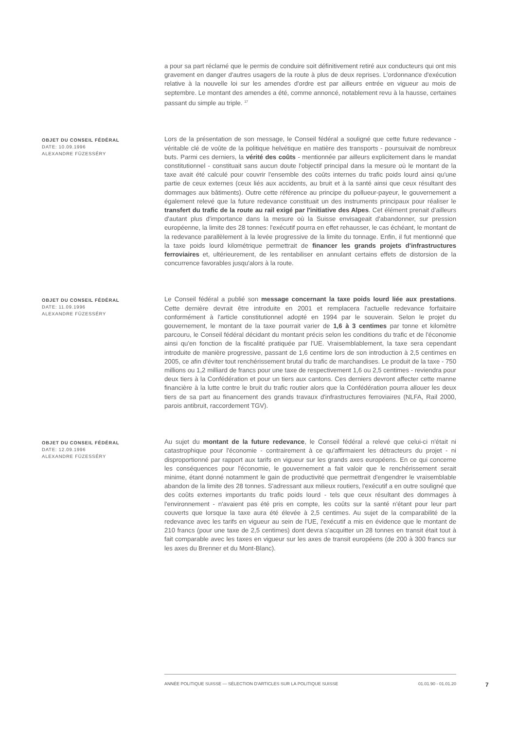a pour sa part réclamé que le permis de conduire soit définitivement retiré aux conducteurs qui ont mis gravement en danger d'autres usagers de la route à plus de deux reprises. L'ordonnance d'exécution relative à la nouvelle loi sur les amendes d'ordre est par ailleurs entrée en vigueur au mois de septembre. Le montant des amendes a été, comme annoncé, notablement revu à la hausse, certaines passant du simple au triple. <sup>17</sup>
OBJET DU CONSEIL FÉDÉRAL
DATE: 10.09.1996
ALEXANDRE FÜZESSÉRY
Lors de la présentation de son message, le Conseil fédéral a souligné que cette future redevance - véritable clé de voûte de la politique helvétique en matière des transports - poursuivait de nombreux buts. Parmi ces derniers, la vérité des coûts - mentionnée par ailleurs explicitement dans le mandat constitutionnel - constituait sans aucun doute l'objectif principal dans la mesure où le montant de la taxe avait été calculé pour couvrir l'ensemble des coûts internes du trafic poids lourd ainsi qu'une partie de ceux externes (ceux liés aux accidents, au bruit et à la santé ainsi que ceux résultant des dommages aux bâtiments). Outre cette référence au principe du pollueur-payeur, le gouvernement a également relevé que la future redevance constituait un des instruments principaux pour réaliser le transfert du trafic de la route au rail exigé par l'initiative des Alpes. Cet élément prenait d'ailleurs d'autant plus d'importance dans la mesure où la Suisse envisageait d'abandonner, sur pression européenne, la limite des 28 tonnes: l'exécutif pourra en effet rehausser, le cas échéant, le montant de la redevance parallèlement à la levée progressive de la limite du tonnage. Enfin, il fut mentionné que la taxe poids lourd kilométrique permettrait de financer les grands projets d'infrastructures ferroviaires et, ultérieurement, de les rentabiliser en annulant certains effets de distorsion de la concurrence favorables jusqu'alors à la route.
OBJET DU CONSEIL FÉDÉRAL
DATE: 11.09.1996
ALEXANDRE FÜZESSÉRY
Le Conseil fédéral a publié son message concernant la taxe poids lourd liée aux prestations. Cette dernière devrait être introduite en 2001 et remplacera l'actuelle redevance forfaitaire conformément à l'article constitutionnel adopté en 1994 par le souverain. Selon le projet du gouvernement, le montant de la taxe pourrait varier de 1,6 à 3 centimes par tonne et kilomètre parcouru, le Conseil fédéral décidant du montant précis selon les conditions du trafic et de l'économie ainsi qu'en fonction de la fiscalité pratiquée par l'UE. Vraisemblablement, la taxe sera cependant introduite de manière progressive, passant de 1,6 centime lors de son introduction à 2,5 centimes en 2005, ce afin d'éviter tout renchérissement brutal du trafic de marchandises. Le produit de la taxe - 750 millions ou 1,2 milliard de francs pour une taxe de respectivement 1,6 ou 2,5 centimes - reviendra pour deux tiers à la Confédération et pour un tiers aux cantons. Ces derniers devront affecter cette manne financière à la lutte contre le bruit du trafic routier alors que la Confédération pourra allouer les deux tiers de sa part au financement des grands travaux d'infrastructures ferroviaires (NLFA, Rail 2000, parois antibruit, raccordement TGV).
OBJET DU CONSEIL FÉDÉRAL
DATE: 12.09.1996
ALEXANDRE FÜZESSÉRY
Au sujet du montant de la future redevance, le Conseil fédéral a relevé que celui-ci n'était ni catastrophique pour l'économie - contrairement à ce qu'affirmaient les détracteurs du projet - ni disproportionné par rapport aux tarifs en vigueur sur les grands axes européens. En ce qui concerne les conséquences pour l'économie, le gouvernement a fait valoir que le renchérissement serait minime, étant donné notamment le gain de productivité que permettrait d'engendrer le vraisemblable abandon de la limite des 28 tonnes. S'adressant aux milieux routiers, l'exécutif a en outre souligné que des coûts externes importants du trafic poids lourd - tels que ceux résultant des dommages à l'environnement - n'avaient pas été pris en compte, les coûts sur la santé n'étant pour leur part couverts que lorsque la taxe aura été élevée à 2,5 centimes. Au sujet de la comparabilité de la redevance avec les tarifs en vigueur au sein de l'UE, l'exécutif a mis en évidence que le montant de 210 francs (pour une taxe de 2,5 centimes) dont devra s'acquitter un 28 tonnes en transit était tout à fait comparable avec les taxes en vigueur sur les axes de transit européens (de 200 à 300 francs sur les axes du Brenner et du Mont-Blanc).
ANNÉE POLITIQUE SUISSE — SÉLECTION D'ARTICLES SUR LA POLITIQUE SUISSE 01.01.90 - 01.01.20
7